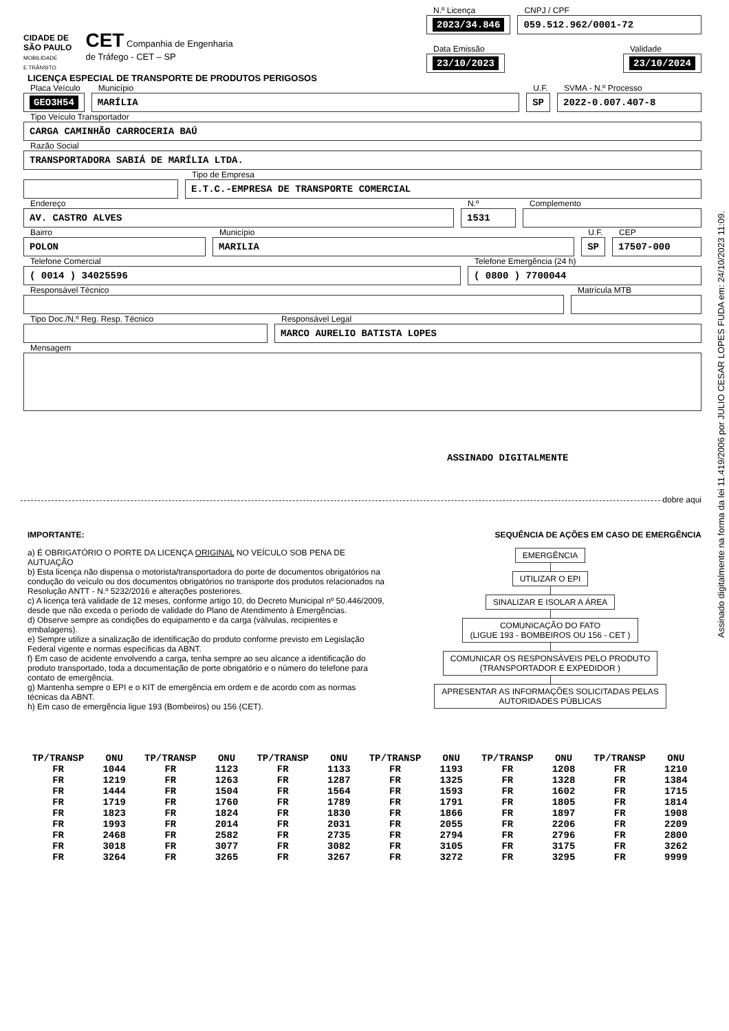Assinado digitalmente na forma da lei 11.419/2006 por JULIO CESAR LOPES FUDA em: 24/10/2023 11:09.
CIDADE DE
SÃO PAULO
MOBILIDADE
E TRÂNSITO
CET Companhia de Engenharia
de Tráfego - CET – SP
N.º Licença
2023/34.846
CNPJ / CPF
059.512.962/0001-72
Data Emissão
23/10/2023
Validade
23/10/2024
LICENÇA ESPECIAL DE TRANSPORTE DE PRODUTOS PERIGOSOS
Placa Veículo
GEO3H54
Município
MARÍLIA
U.F.
SP
SVMA - N.º Processo
2022-0.007.407-8
Tipo Veículo Transportador
CARGA CAMINHÃO CARROCERIA BAÚ
Razão Social
TRANSPORTADORA SABIÁ DE MARÍLIA LTDA.
Tipo de Empresa
E.T.C.-EMPRESA DE TRANSPORTE COMERCIAL
Endereço
AV. CASTRO ALVES
N.º
1531
Complemento
Bairro
POLON
Município
MARILIA
U.F.
SP
CEP
17507-000
Telefone Comercial
( 0014 ) 34025596
Telefone Emergência (24 h)
( 0800 ) 7700044
Responsável Técnico Matrícula MTB
Tipo Doc./N.º Reg. Resp. Técnico Responsável Legal
MARCO AURELIO BATISTA LOPES
Mensagem
ASSINADO DIGITALMENTE
dobre aqui
IMPORTANTE:
a) É OBRIGATÓRIO O PORTE DA LICENÇA ORIGINAL NO VEÍCULO SOB PENA DE AUTUAÇÃO
b) Esta licença não dispensa o motorista/transportadora do porte de documentos obrigatórios na condução do veículo ou dos documentos obrigatórios no transporte dos produtos relacionados na Resolução ANTT - N.º 5232/2016 e alterações posteriores.
c) A licença terá validade de 12 meses, conforme artigo 10, do Decreto Municipal nº 50.446/2009, desde que não exceda o período de validade do Plano de Atendimento à Emergências.
d) Observe sempre as condições do equipamento e da carga (válvulas, recipientes e embalagens).
e) Sempre utilize a sinalização de identificação do produto conforme previsto em Legislação Federal vigente e normas específicas da ABNT.
f) Em caso de acidente envolvendo a carga, tenha sempre ao seu alcance a identificação do produto transportado, toda a documentação de porte obrigatório e o número do telefone para contato de emergência.
g) Mantenha sempre o EPI e o KIT de emergência em ordem e de acordo com as normas técnicas da ABNT.
h) Em caso de emergência ligue 193 (Bombeiros) ou 156 (CET).
SEQUÊNCIA DE AÇÕES EM CASO DE EMERGÊNCIA
EMERGÊNCIA
UTILIZAR O EPI
SINALIZAR E ISOLAR A ÁREA
COMUNICAÇÃO DO FATO
(LIGUE 193 - BOMBEIROS OU 156 - CET )
COMUNICAR OS RESPONSÁVEIS PELO PRODUTO
(TRANSPORTADOR E EXPEDIDOR )
APRESENTAR AS INFORMAÇÕES SOLICITADAS PELAS
AUTORIDADES PÚBLICAS
| TP/TRANSP | ONU | TP/TRANSP | ONU | TP/TRANSP | ONU | TP/TRANSP | ONU | TP/TRANSP | ONU | TP/TRANSP | ONU |
| --- | --- | --- | --- | --- | --- | --- | --- | --- | --- | --- | --- |
| FR | 1044 | FR | 1123 | FR | 1133 | FR | 1193 | FR | 1208 | FR | 1210 |
| FR | 1219 | FR | 1263 | FR | 1287 | FR | 1325 | FR | 1328 | FR | 1384 |
| FR | 1444 | FR | 1504 | FR | 1564 | FR | 1593 | FR | 1602 | FR | 1715 |
| FR | 1719 | FR | 1760 | FR | 1789 | FR | 1791 | FR | 1805 | FR | 1814 |
| FR | 1823 | FR | 1824 | FR | 1830 | FR | 1866 | FR | 1897 | FR | 1908 |
| FR | 1993 | FR | 2014 | FR | 2031 | FR | 2055 | FR | 2206 | FR | 2209 |
| FR | 2468 | FR | 2582 | FR | 2735 | FR | 2794 | FR | 2796 | FR | 2800 |
| FR | 3018 | FR | 3077 | FR | 3082 | FR | 3105 | FR | 3175 | FR | 3262 |
| FR | 3264 | FR | 3265 | FR | 3267 | FR | 3272 | FR | 3295 | FR | 9999 |